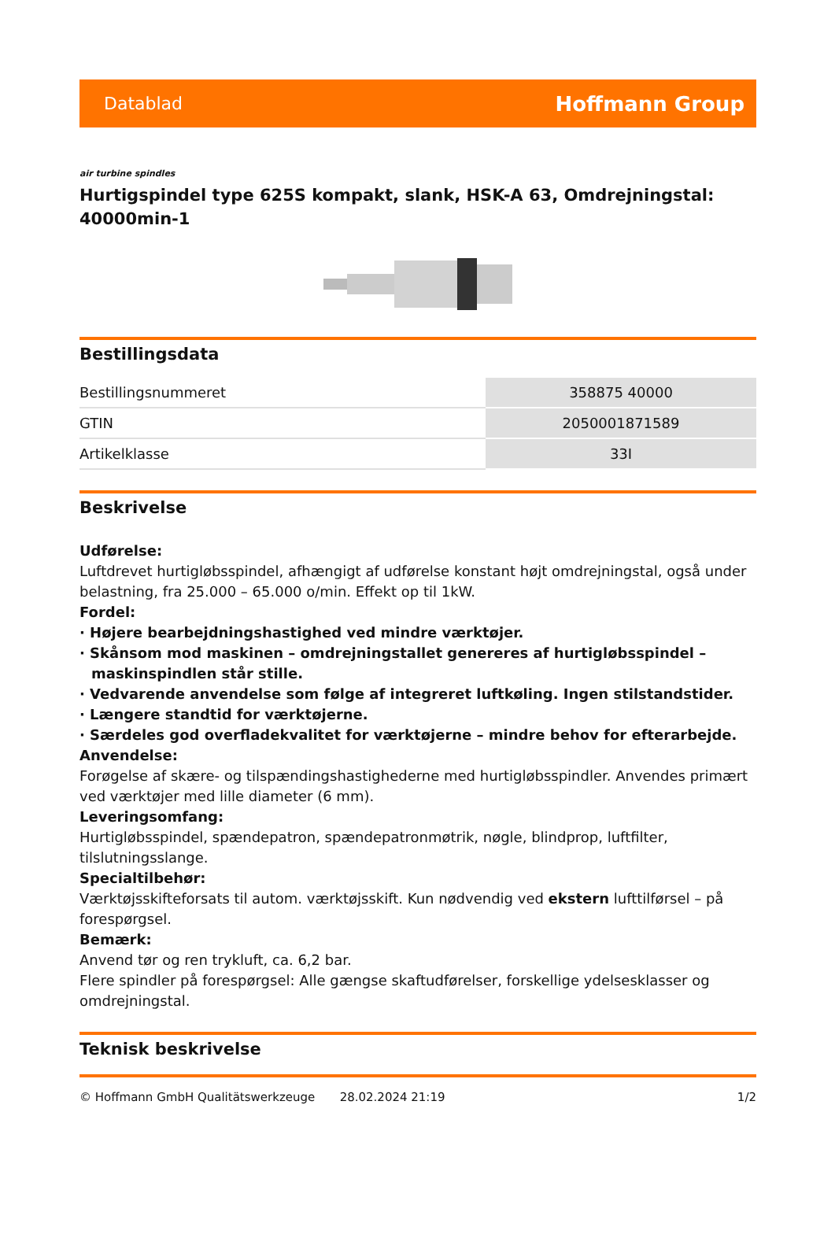Datablad Hoffmann Group
air turbine spindles
Hurtigspindel type 625S kompakt, slank, HSK-A 63, Omdrejningstal: 40000min-1
Bestillingsdata
| Bestillingsnummeret | 358875 40000 |
| GTIN | 2050001871589 |
| Artikelklasse | 33I |
Beskrivelse
Udførelse:
Luftdrevet hurtigløbsspindel, afhængigt af udførelse konstant højt omdrejningstal, også under belastning, fra 25.000 – 65.000 o/min. Effekt op til 1kW.
Fordel:
· Højere bearbejdningshastighed ved mindre værktøjer.
· Skånsom mod maskinen – omdrejningstallet genereres af hurtigløbsspindel – maskinspindlen står stille.
· Vedvarende anvendelse som følge af integreret luftkøling. Ingen stilstandstider.
· Længere standtid for værktøjerne.
· Særdeles god overfladekvalitet for værktøjerne – mindre behov for efterarbejde.
Anvendelse:
Forøgelse af skære- og tilspændingshastighederne med hurtigløbsspindler. Anvendes primært ved værktøjer med lille diameter (6 mm).
Leveringsomfang:
Hurtigløbsspindel, spændepatron, spændepatronmøtrik, nøgle, blindprop, luftfilter, tilslutningsslange.
Specialtilbehør:
Værktøjsskifteforsats til autom. værktøjsskift. Kun nødvendig ved ekstern lufttilførsel – på forespørgsel.
Bemærk:
Anvend tør og ren trykluft, ca. 6,2 bar.
Flere spindler på forespørgsel: Alle gængse skaftudførelser, forskellige ydelsesklasser og omdrejningstal.
Teknisk beskrivelse
© Hoffmann GmbH Qualitätswerkzeuge 28.02.2024 21:19 1/2